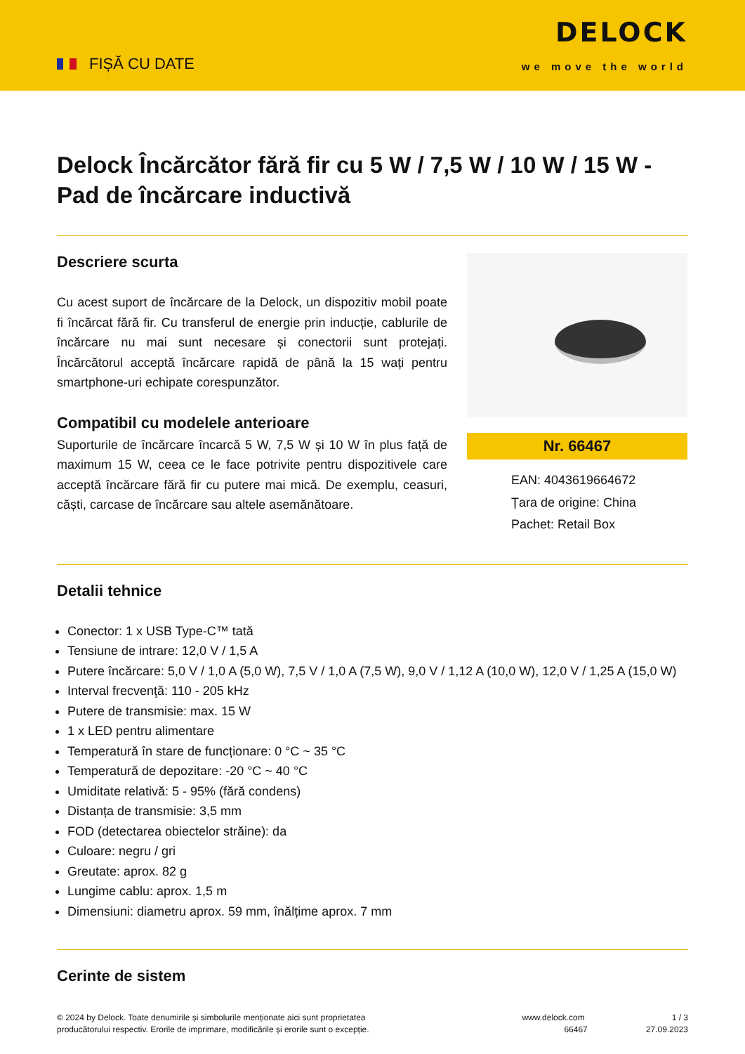FIȘĂ CU DATE
DELOCK
we move the world
Delock Încărcător fără fir cu 5 W / 7,5 W / 10 W / 15 W - Pad de încărcare inductivă
Descriere scurta
Cu acest suport de încărcare de la Delock, un dispozitiv mobil poate fi încărcat fără fir. Cu transferul de energie prin inducție, cablurile de încărcare nu mai sunt necesare și conectorii sunt protejați. Încărcătorul acceptă încărcare rapidă de până la 15 wați pentru smartphone-uri echipate corespunzător.
Compatibil cu modelele anterioare
Suporturile de încărcare încarcă 5 W, 7,5 W și 10 W în plus față de maximum 15 W, ceea ce le face potrivite pentru dispozitivele care acceptă încărcare fără fir cu putere mai mică. De exemplu, ceasuri, căști, carcase de încărcare sau altele asemănătoare.
Nr. 66467
EAN: 4043619664672
Țara de origine: China
Pachet: Retail Box
Detalii tehnice
Conector: 1 x USB Type-C™ tată
Tensiune de intrare: 12,0 V / 1,5 A
Putere încărcare: 5,0 V / 1,0 A (5,0 W), 7,5 V / 1,0 A (7,5 W), 9,0 V / 1,12 A (10,0 W), 12,0 V / 1,25 A (15,0 W)
Interval frecvenţă: 110 - 205 kHz
Putere de transmisie: max. 15 W
1 x LED pentru alimentare
Temperatură în stare de funcționare: 0 °C ~ 35 °C
Temperatură de depozitare: -20 °C ~ 40 °C
Umiditate relativă: 5 - 95% (fără condens)
Distanța de transmisie: 3,5 mm
FOD (detectarea obiectelor străine): da
Culoare: negru / gri
Greutate: aprox. 82 g
Lungime cablu: aprox. 1,5 m
Dimensiuni: diametru aprox. 59 mm, înălțime aprox. 7 mm
Cerinte de sistem
© 2024 by Delock. Toate denumirile și simbolurile menționate aici sunt proprietatea producătorului respectiv. Erorile de imprimare, modificările și erorile sunt o excepție.
www.delock.com
66467
1 / 3
27.09.2023